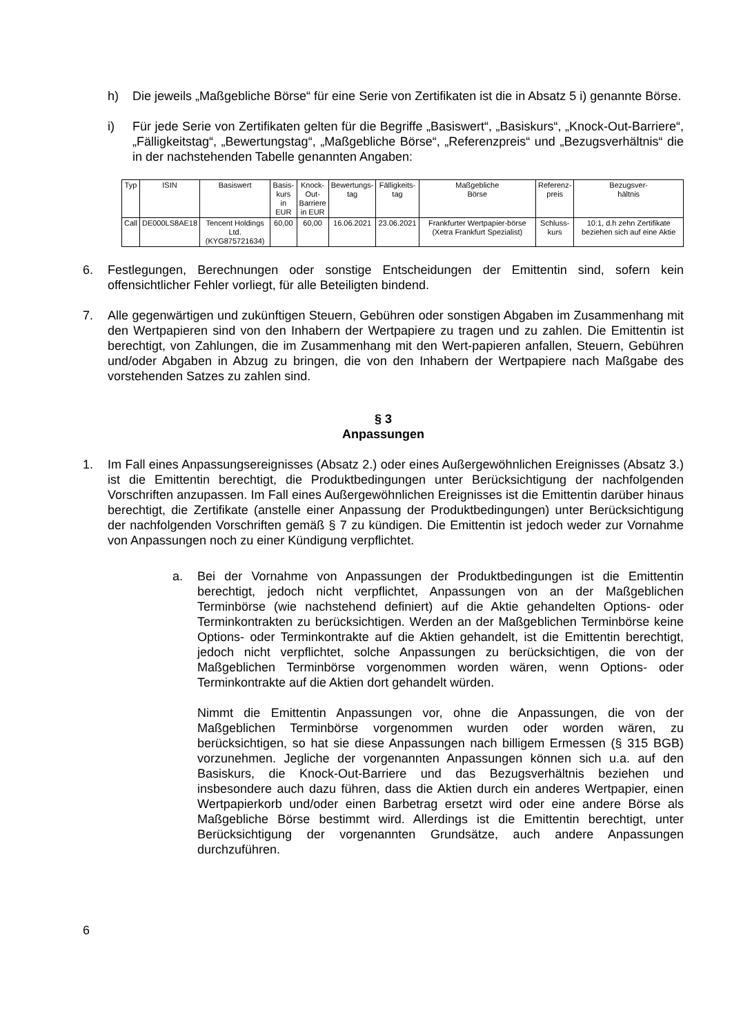h) Die jeweils „Maßgebliche Börse“ für eine Serie von Zertifikaten ist die in Absatz 5 i) genannte Börse.
i) Für jede Serie von Zertifikaten gelten für die Begriffe „Basiswert“, „Basiskurs“, „Knock-Out-Barriere“, „Fälligkeitstag“, „Bewertungstag“, „Maßgebliche Börse“, „Referenzpreis“ und „Bezugsverhältnis“ die in der nachstehenden Tabelle genannten Angaben:
| Typ | ISIN | Basiswert | Basis- kurs in EUR | Knock- Out- Barriere in EUR | Bewertungs- tag | Fälligkeits- tag | Maßgebliche Börse | Referenz- preis | Bezugsver- hältnis |
| --- | --- | --- | --- | --- | --- | --- | --- | --- | --- |
| Call | DE000LS8AE18 | Tencent Holdings Ltd. (KYG875721634) | 60,00 | 60,00 | 16.06.2021 | 23.06.2021 | Frankfurter Wertpapier-börse (Xetra Frankfurt Spezialist) | Schluss- kurs | 10:1, d.h zehn Zertifikate beziehen sich auf eine Aktie |
6. Festlegungen, Berechnungen oder sonstige Entscheidungen der Emittentin sind, sofern kein offensichtlicher Fehler vorliegt, für alle Beteiligten bindend.
7. Alle gegenwärtigen und zukünftigen Steuern, Gebühren oder sonstigen Abgaben im Zusammenhang mit den Wertpapieren sind von den Inhabern der Wertpapiere zu tragen und zu zahlen. Die Emittentin ist berechtigt, von Zahlungen, die im Zusammenhang mit den Wert-papieren anfallen, Steuern, Gebühren und/oder Abgaben in Abzug zu bringen, die von den Inhabern der Wertpapiere nach Maßgabe des vorstehenden Satzes zu zahlen sind.
§ 3
Anpassungen
1. Im Fall eines Anpassungsereignisses (Absatz 2.) oder eines Außergewöhnlichen Ereignisses (Absatz 3.) ist die Emittentin berechtigt, die Produktbedingungen unter Berücksichtigung der nachfolgenden Vorschriften anzupassen. Im Fall eines Außergewöhnlichen Ereignisses ist die Emittentin darüber hinaus berechtigt, die Zertifikate (anstelle einer Anpassung der Produktbedingungen) unter Berücksichtigung der nachfolgenden Vorschriften gemäß § 7 zu kündigen. Die Emittentin ist jedoch weder zur Vornahme von Anpassungen noch zu einer Kündigung verpflichtet.
a. Bei der Vornahme von Anpassungen der Produktbedingungen ist die Emittentin berechtigt, jedoch nicht verpflichtet, Anpassungen von an der Maßgeblichen Terminbörse (wie nachstehend definiert) auf die Aktie gehandelten Options- oder Terminkontrakten zu berücksichtigen. Werden an der Maßgeblichen Terminbörse keine Options- oder Terminkontrakte auf die Aktien gehandelt, ist die Emittentin berechtigt, jedoch nicht verpflichtet, solche Anpassungen zu berücksichtigen, die von der Maßgeblichen Terminbörse vorgenommen worden wären, wenn Options- oder Terminkontrakte auf die Aktien dort gehandelt würden.
Nimmt die Emittentin Anpassungen vor, ohne die Anpassungen, die von der Maßgeblichen Terminbörse vorgenommen wurden oder worden wären, zu berücksichtigen, so hat sie diese Anpassungen nach billigem Ermessen (§ 315 BGB) vorzunehmen. Jegliche der vorgenannten Anpassungen können sich u.a. auf den Basiskurs, die Knock-Out-Barriere und das Bezugsverhältnis beziehen und insbesondere auch dazu führen, dass die Aktien durch ein anderes Wertpapier, einen Wertpapierkorb und/oder einen Barbetrag ersetzt wird oder eine andere Börse als Maßgebliche Börse bestimmt wird. Allerdings ist die Emittentin berechtigt, unter Berücksichtigung der vorgenannten Grundsätze, auch andere Anpassungen durchzuführen.
6